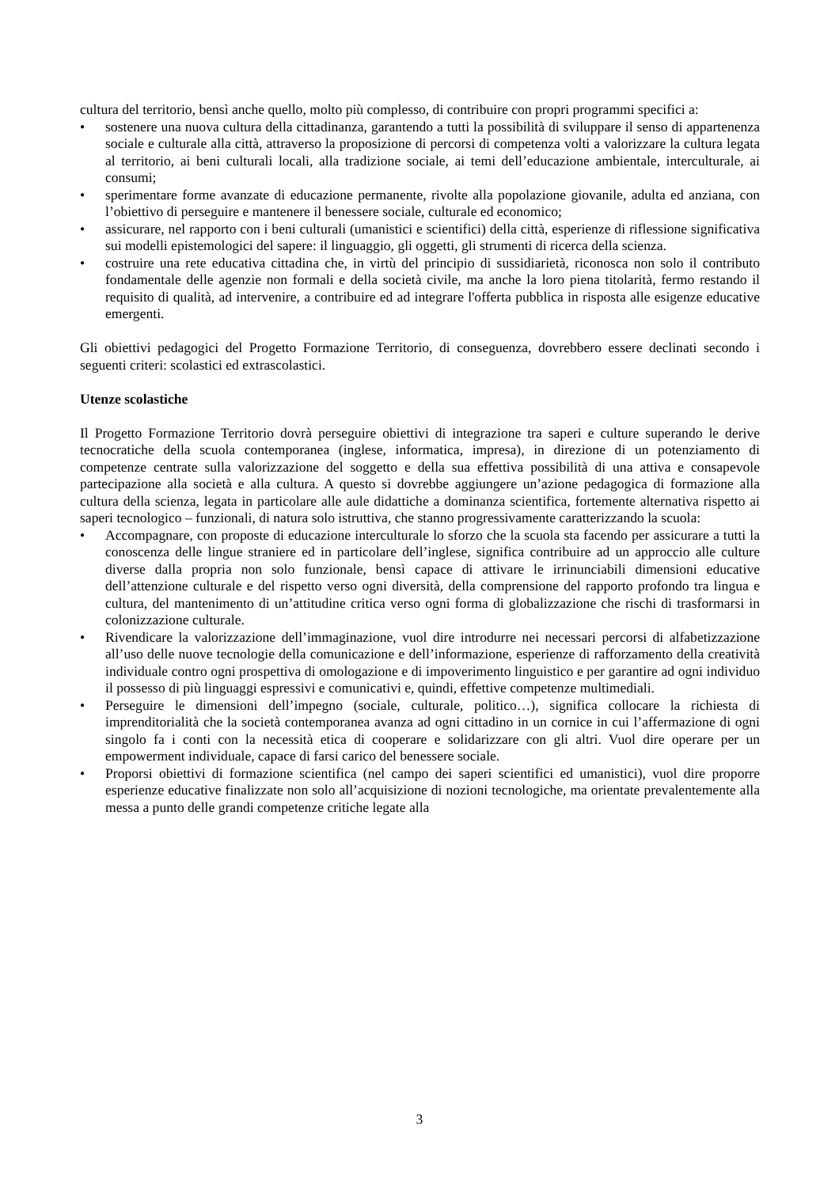cultura del territorio, bensì anche quello, molto più complesso, di contribuire con propri programmi specifici a:
• sostenere una nuova cultura della cittadinanza, garantendo a tutti la possibilità di sviluppare il senso di appartenenza sociale e culturale alla città, attraverso la proposizione di percorsi di competenza volti a valorizzare la cultura legata al territorio, ai beni culturali locali, alla tradizione sociale, ai temi dell’educazione ambientale, interculturale, ai consumi;
• sperimentare forme avanzate di educazione permanente, rivolte alla popolazione giovanile, adulta ed anziana, con l’obiettivo di perseguire e mantenere il benessere sociale, culturale ed economico;
• assicurare, nel rapporto con i beni culturali (umanistici e scientifici) della città, esperienze di riflessione significativa sui modelli epistemologici del sapere: il linguaggio, gli oggetti, gli strumenti di ricerca della scienza.
• costruire una rete educativa cittadina che, in virtù del principio di sussidiarietà, riconosca non solo il contributo fondamentale delle agenzie non formali e della società civile, ma anche la loro piena titolarità, fermo restando il requisito di qualità, ad intervenire, a contribuire ed ad integrare l'offerta pubblica in risposta alle esigenze educative emergenti.
Gli obiettivi pedagogici del Progetto Formazione Territorio, di conseguenza, dovrebbero essere declinati secondo i seguenti criteri: scolastici ed extrascolastici.
Utenze scolastiche
Il Progetto Formazione Territorio dovrà perseguire obiettivi di integrazione tra saperi e culture superando le derive tecnocratiche della scuola contemporanea (inglese, informatica, impresa), in direzione di un potenziamento di competenze centrate sulla valorizzazione del soggetto e della sua effettiva possibilità di una attiva e consapevole partecipazione alla società e alla cultura. A questo si dovrebbe aggiungere un’azione pedagogica di formazione alla cultura della scienza, legata in particolare alle aule didattiche a dominanza scientifica, fortemente alternativa rispetto ai saperi tecnologico – funzionali, di natura solo istruttiva, che stanno progressivamente caratterizzando la scuola:
• Accompagnare, con proposte di educazione interculturale lo sforzo che la scuola sta facendo per assicurare a tutti la conoscenza delle lingue straniere ed in particolare dell’inglese, significa contribuire ad un approccio alle culture diverse dalla propria non solo funzionale, bensì capace di attivare le irrinunciabili dimensioni educative dell’attenzione culturale e del rispetto verso ogni diversità, della comprensione del rapporto profondo tra lingua e cultura, del mantenimento di un’attitudine critica verso ogni forma di globalizzazione che rischi di trasformarsi in colonizzazione culturale.
• Rivendicare la valorizzazione dell’immaginazione, vuol dire introdurre nei necessari percorsi di alfabetizzazione all’uso delle nuove tecnologie della comunicazione e dell’informazione, esperienze di rafforzamento della creatività individuale contro ogni prospettiva di omologazione e di impoverimento linguistico e per garantire ad ogni individuo il possesso di più linguaggi espressivi e comunicativi e, quindi, effettive competenze multimediali.
• Perseguire le dimensioni dell’impegno (sociale, culturale, politico…), significa collocare la richiesta di imprenditorialità che la società contemporanea avanza ad ogni cittadino in un cornice in cui l’affermazione di ogni singolo fa i conti con la necessità etica di cooperare e solidarizzare con gli altri. Vuol dire operare per un empowerment individuale, capace di farsi carico del benessere sociale.
• Proporsi obiettivi di formazione scientifica (nel campo dei saperi scientifici ed umanistici), vuol dire proporre esperienze educative finalizzate non solo all’acquisizione di nozioni tecnologiche, ma orientate prevalentemente alla messa a punto delle grandi competenze critiche legate alla
3